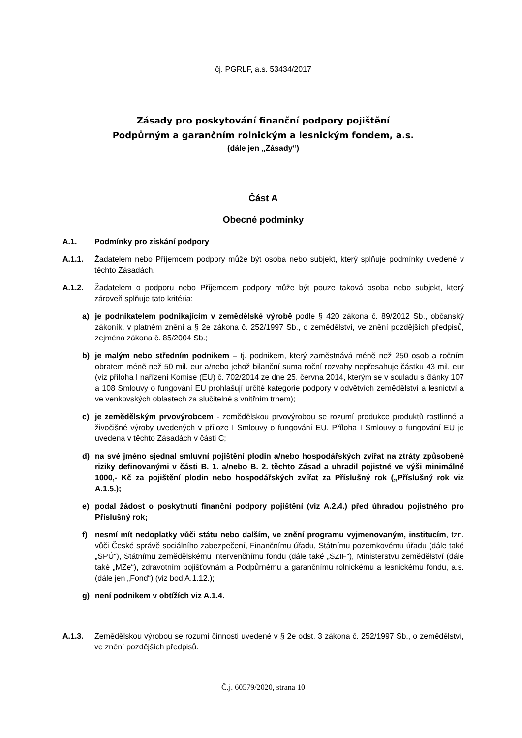čj. PGRLF, a.s. 53434/2017
Zásady pro poskytování finanční podpory pojištění
Podpůrným a garančním rolnickým a lesnickým fondem, a.s.
(dále jen „Zásady“)
Část A
Obecné podmínky
A.1. Podmínky pro získání podpory
A.1.1. Žadatelem nebo Příjemcem podpory může být osoba nebo subjekt, který splňuje podmínky uvedené v těchto Zásadách.
A.1.2. Žadatelem o podporu nebo Příjemcem podpory může být pouze taková osoba nebo subjekt, který zároveň splňuje tato kritéria:
a) je podnikatelem podnikajícím v zemědělské výrobě podle § 420 zákona č. 89/2012 Sb., občanský zákoník, v platném znění a § 2e zákona č. 252/1997 Sb., o zemědělství, ve znění pozdějších předpisů, zejména zákona č. 85/2004 Sb.;
b) je malým nebo středním podnikem – tj. podnikem, který zaměstnává méně než 250 osob a ročním obratem méně než 50 mil. eur a/nebo jehož bilanční suma roční rozvahy nepřesahuje částku 43 mil. eur (viz příloha I nařízení Komise (EU) č. 702/2014 ze dne 25. června 2014, kterým se v souladu s články 107 a 108 Smlouvy o fungování EU prohlašují určité kategorie podpory v odvětvích zemědělství a lesnictví a ve venkovských oblastech za slučitelné s vnitřním trhem);
c) je zemědělským prvovýrobcem - zemědělskou prvovýrobou se rozumí produkce produktů rostlinné a živočišné výroby uvedených v příloze I Smlouvy o fungování EU. Příloha I Smlouvy o fungování EU je uvedena v těchto Zásadách v části C;
d) na své jméno sjednal smluvní pojištění plodin a/nebo hospodářských zvířat na ztráty způsobené riziky definovanými v části B. 1. a/nebo B. 2. těchto Zásad a uhradil pojistné ve výši minimálně 1000,- Kč za pojištění plodin nebo hospodářských zvířat za Příslušný rok („Příslušný rok viz A.1.5.);
e) podal žádost o poskytnutí finanční podpory pojištění (viz A.2.4.) před úhradou pojistného pro Příslušný rok;
f) nesmí mít nedoplatky vůči státu nebo dalším, ve znění programu vyjmenovaným, institucím, tzn. vůči České správě sociálního zabezpečení, Finančnímu úřadu, Státnímu pozemkovému úřadu (dále také „SPÚ“), Státnímu zemědělskému intervenčnímu fondu (dále také „SZIF“), Ministerstvu zemědělství (dále také „MZe“), zdravotním pojišťovnám a Podpůrnému a garančnímu rolnickému a lesnickému fondu, a.s. (dále jen „Fond“) (viz bod A.1.12.);
g) není podnikem v obtížích viz A.1.4.
A.1.3. Zemědělskou výrobou se rozumí činnosti uvedené v § 2e odst. 3 zákona č. 252/1997 Sb., o zemědělství, ve znění pozdějších předpisů.
Č.j. 60579/2020, strana 10